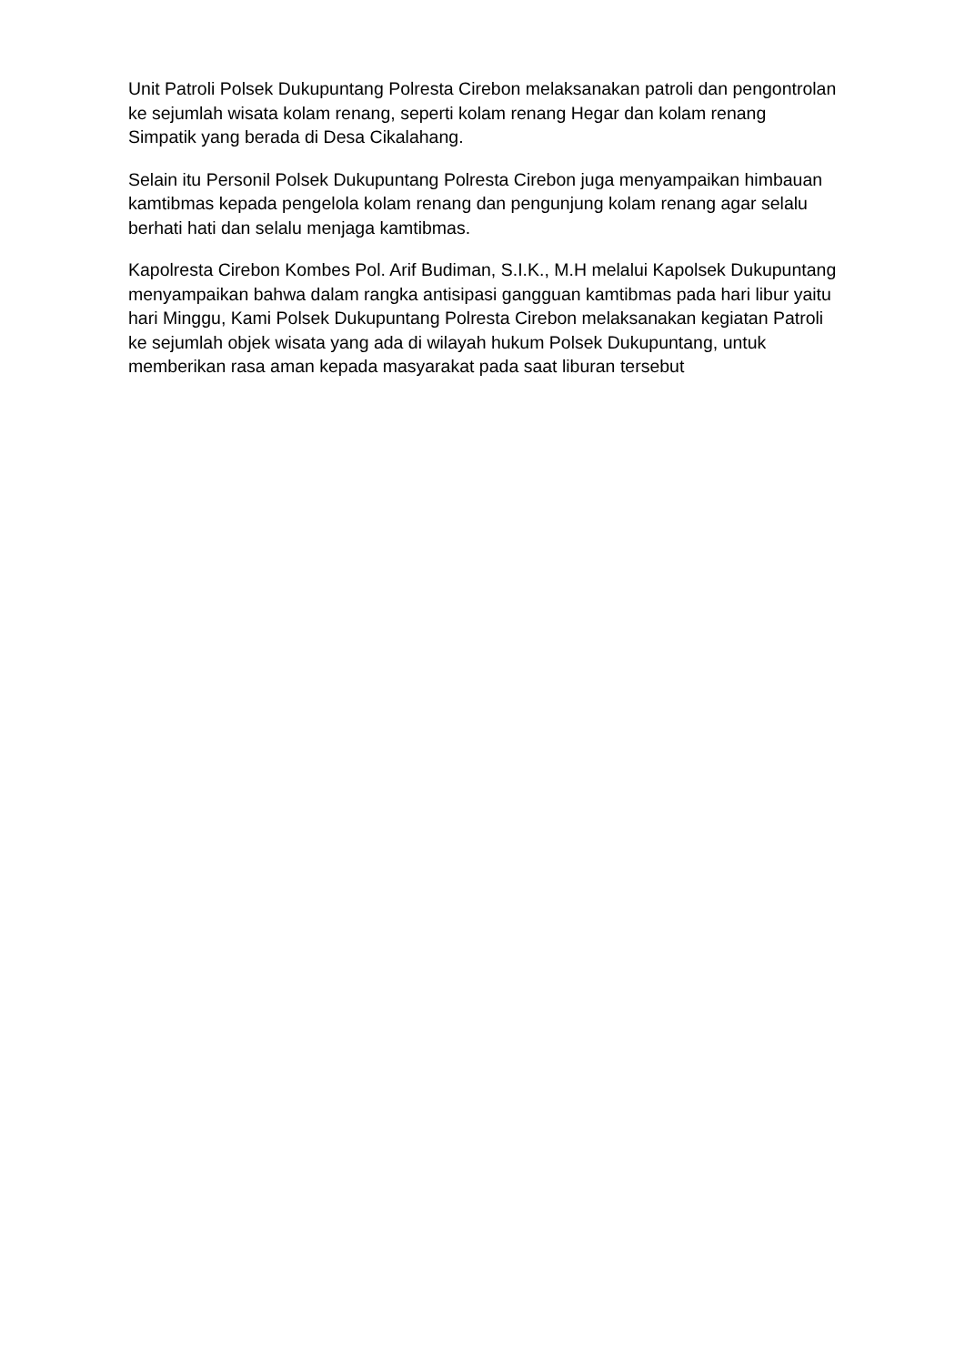Unit Patroli Polsek Dukupuntang Polresta Cirebon melaksanakan patroli dan pengontrolan ke sejumlah wisata kolam renang, seperti kolam renang Hegar dan kolam renang Simpatik yang berada di Desa Cikalahang.
Selain itu Personil Polsek Dukupuntang Polresta Cirebon juga menyampaikan himbauan kamtibmas kepada pengelola kolam renang dan pengunjung kolam renang agar selalu berhati hati dan selalu menjaga kamtibmas.
Kapolresta Cirebon Kombes Pol. Arif Budiman, S.I.K., M.H melalui Kapolsek Dukupuntang menyampaikan bahwa dalam rangka antisipasi gangguan kamtibmas pada hari libur yaitu hari Minggu, Kami Polsek Dukupuntang Polresta Cirebon melaksanakan kegiatan Patroli ke sejumlah objek wisata yang ada di wilayah hukum Polsek Dukupuntang, untuk memberikan rasa aman kepada masyarakat pada saat liburan tersebut